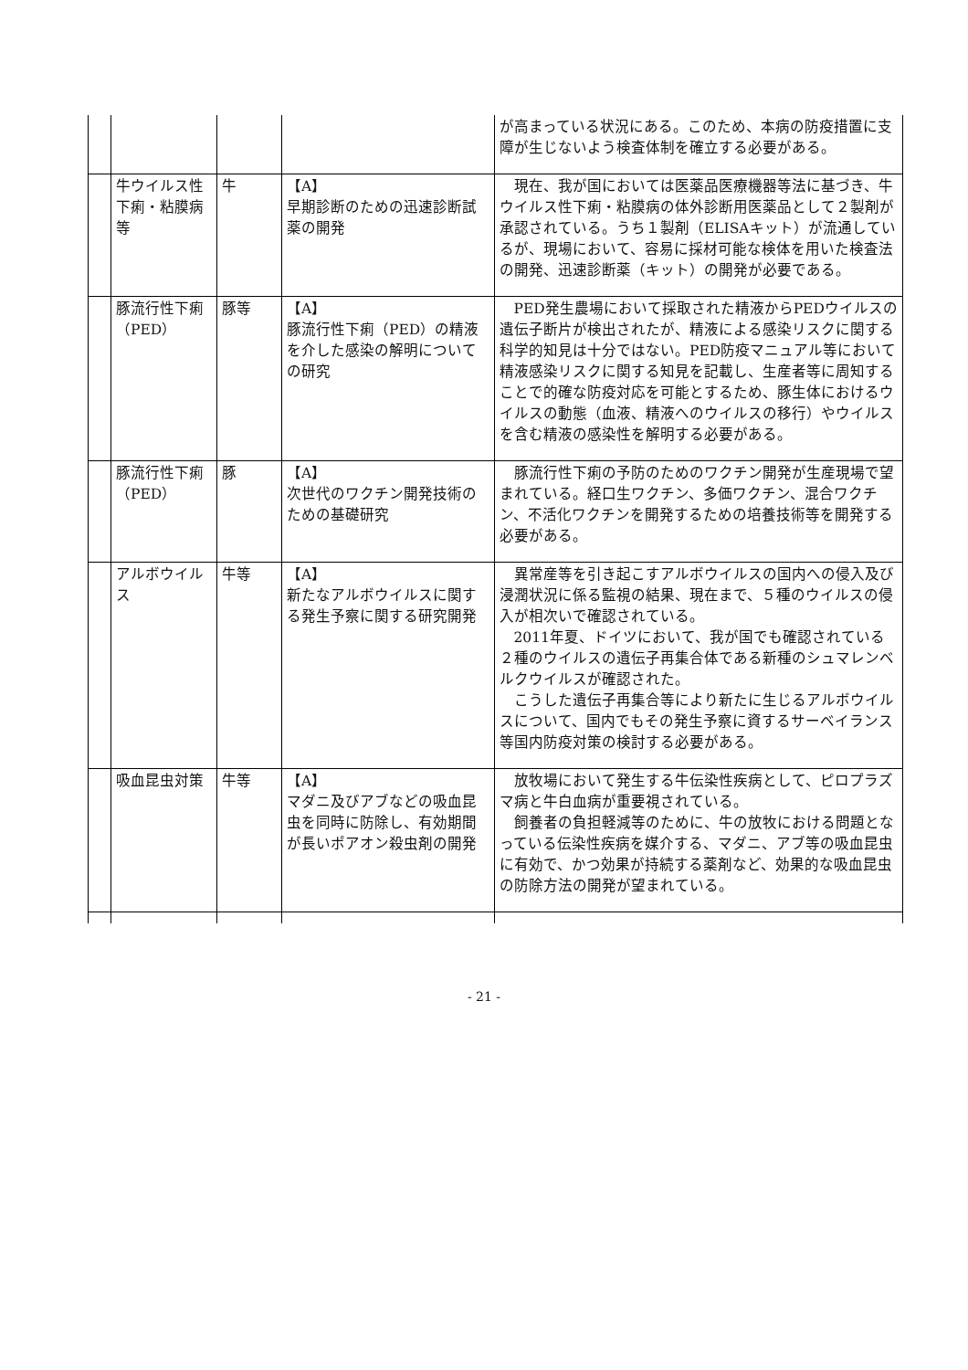| | | | | が高まっている状況にある。このため、本病の防疫措置に支障が生じないよう検査体制を確立する必要がある。 |
| | 牛ウイルス性下痢・粘膜病等 | 牛 | 【A】 早期診断のための迅速診断試薬の開発 | 現在、我が国においては医薬品医療機器等法に基づき、牛ウイルス性下痢・粘膜病の体外診断用医薬品として２製剤が承認されている。うち１製剤（ELISAキット）が流通しているが、現場において、容易に採材可能な検体を用いた検査法の開発、迅速診断薬（キット）の開発が必要である。 |
| | 豚流行性下痢（PED） | 豚等 | 【A】 豚流行性下痢（PED）の精液を介した感染の解明についての研究 | PED発生農場において採取された精液からPEDウイルスの遺伝子断片が検出されたが、精液による感染リスクに関する科学的知見は十分ではない。PED防疫マニュアル等において精液感染リスクに関する知見を記載し、生産者等に周知することで的確な防疫対応を可能とするため、豚生体におけるウイルスの動態（血液、精液へのウイルスの移行）やウイルスを含む精液の感染性を解明する必要がある。 |
| | 豚流行性下痢（PED） | 豚 | 【A】 次世代のワクチン開発技術のための基礎研究 | 豚流行性下痢の予防のためのワクチン開発が生産現場で望まれている。経口生ワクチン、多価ワクチン、混合ワクチン、不活化ワクチンを開発するための培養技術等を開発する必要がある。 |
| | アルボウイルス | 牛等 | 【A】 新たなアルボウイルスに関する発生予察に関する研究開発 | 異常産等を引き起こすアルボウイルスの国内への侵入及び浸潤状況に係る監視の結果、現在まで、５種のウイルスの侵入が相次いで確認されている。 2011年夏、ドイツにおいて、我が国でも確認されている２種のウイルスの遺伝子再集合体である新種のシュマレンベルクウイルスが確認された。 こうした遺伝子再集合等により新たに生じるアルボウイルスについて、国内でもその発生予察に資するサーベイランス等国内防疫対策の検討する必要がある。 |
| | 吸血昆虫対策 | 牛等 | 【A】 マダニ及びアブなどの吸血昆虫を同時に防除し、有効期間が長いポアオン殺虫剤の開発 | 放牧場において発生する牛伝染性疾病として、ピロプラズマ病と牛白血病が重要視されている。 飼養者の負担軽減等のために、牛の放牧における問題となっている伝染性疾病を媒介する、マダニ、アブ等の吸血昆虫に有効で、かつ効果が持続する薬剤など、効果的な吸血昆虫の防除方法の開発が望まれている。 |
- 21 -